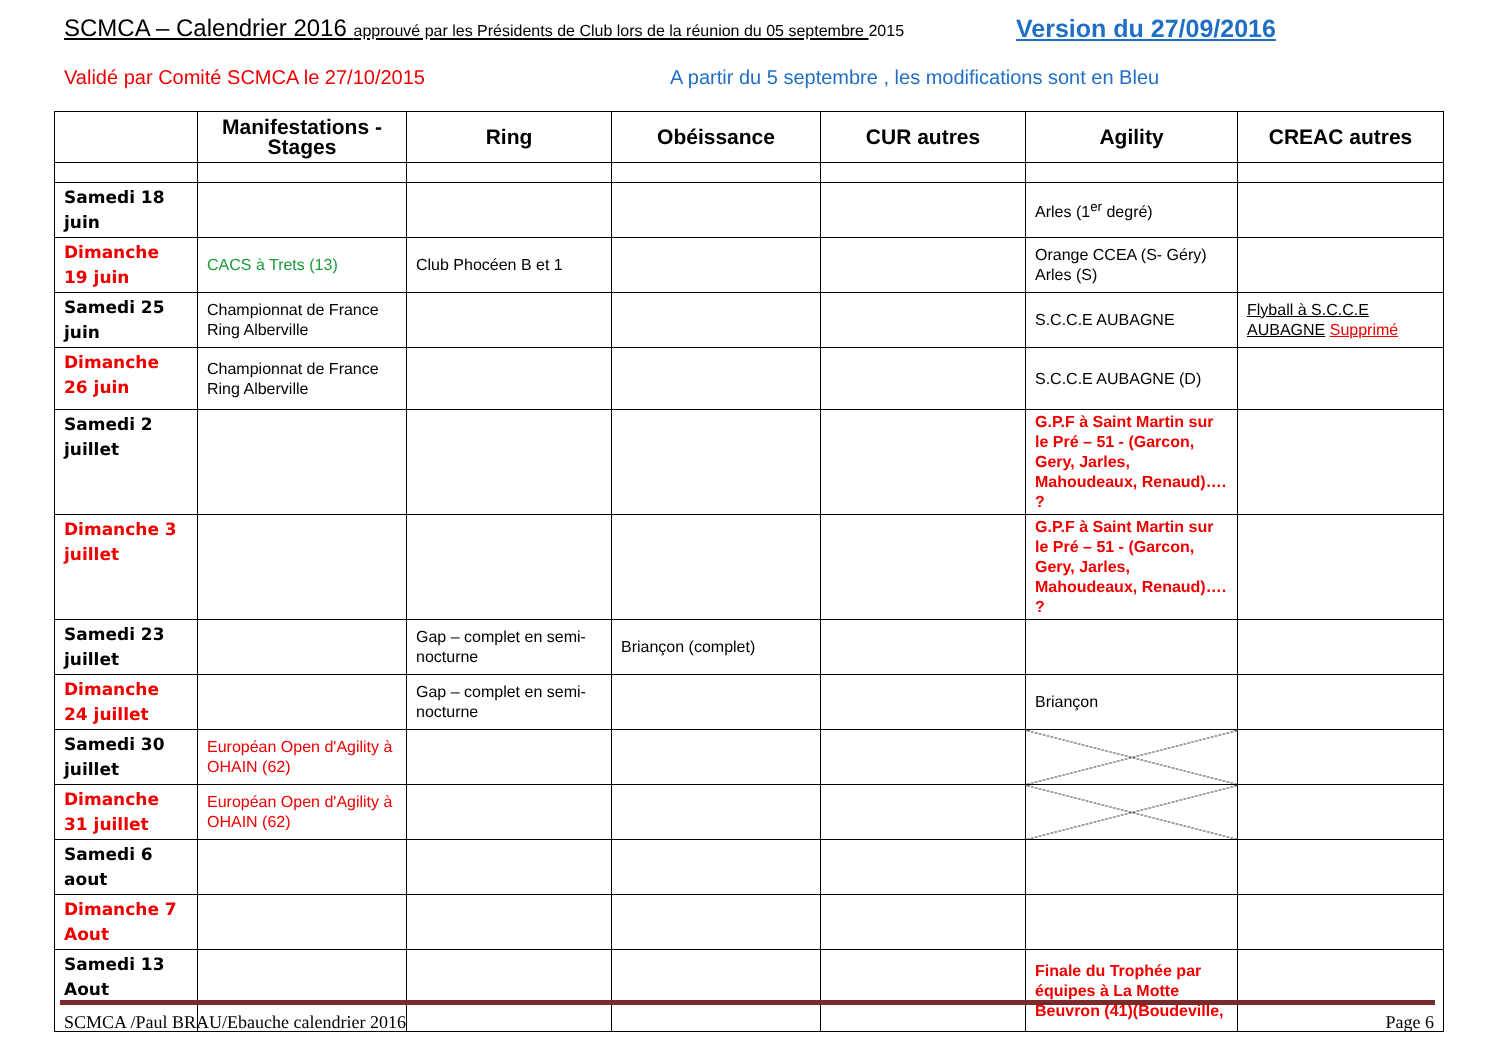SCMCA – Calendrier 2016 approuvé par les Présidents de Club lors de la réunion du 05 septembre 2015
Version du 27/09/2016
Validé par Comité SCMCA le 27/10/2015
A partir du 5 septembre , les modifications sont en Bleu
| | Manifestations - Stages | Ring | Obéissance | CUR autres | Agility | CREAC autres |
| --- | --- | --- | --- | --- | --- | --- |
| Samedi 18 juin | | | | | Arles (1<sup>er</sup> degré) | |
| Dimanche 19 juin | CACS à Trets (13) | Club Phocéen B et 1 | | | Orange CCEA (S- Géry) Arles (S) | |
| Samedi 25 juin | Championnat de France Ring Alberville | | | | S.C.C.E AUBAGNE | Flyball à S.C.C.E AUBAGNE Supprimé |
| Dimanche 26 juin | Championnat de France Ring Alberville | | | | S.C.C.E AUBAGNE (D) | |
| Samedi 2 juillet | | | | | G.P.F à Saint Martin sur le Pré – 51 - (Garcon, Gery, Jarles, Mahoudeaux, Renaud)…. ? | |
| Dimanche 3 juillet | | | | | G.P.F à Saint Martin sur le Pré – 51 - (Garcon, Gery, Jarles, Mahoudeaux, Renaud)…. ? | |
| Samedi 23 juillet | | Gap – complet en semi-nocturne | Briançon (complet) | | | |
| Dimanche 24 juillet | | Gap – complet en semi-nocturne | | | Briançon | |
| Samedi 30 juillet | Européan Open d'Agility à OHAIN (62) | | | | | |
| Dimanche 31 juillet | Européan Open d'Agility à OHAIN (62) | | | | | |
| Samedi 6 aout | | | | | | |
| Dimanche 7 Aout | | | | | | |
| Samedi 13 Aout | | | | | Finale du Trophée par équipes à La Motte Beuvron (41)(Boudeville, | |
SCMCA /Paul BRAU/Ebauche calendrier 2016 Page 6